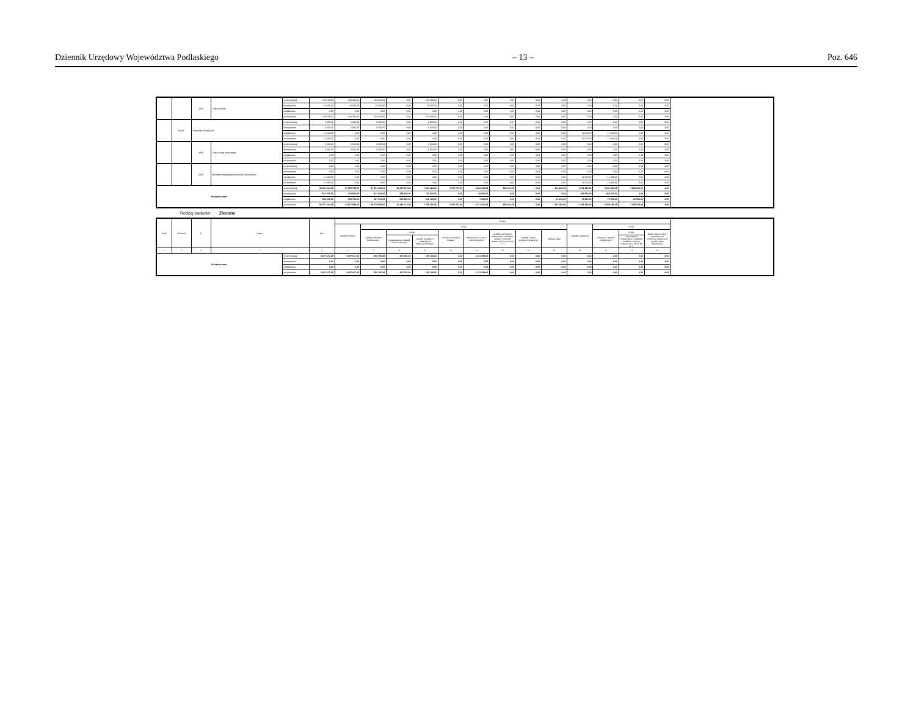Dziennik Urzędowy Województwa Podlaskiego – 13 – Poz. 646
| | | 4260 | Zakup energii | przed zmianą | 250 000,00 | 250 000,00 | 250 000,00 | 0,00 | 250 000,00 | 0,00 | 0,00 | 0,00 | 0,00 | 0,00 | 0,00 | 0,00 | 0,00 | 0,00 |
| | | | | zmniejszenie | -10 000,00 | -10 000,00 | -10 000,00 | 0,00 | -10 000,00 | 0,00 | 0,00 | 0,00 | 0,00 | 0,00 | 0,00 | 0,00 | 0,00 | 0,00 |
| | | | | zwiększenie | 0,00 | 0,00 | 0,00 | 0,00 | 0,00 | 0,00 | 0,00 | 0,00 | 0,00 | 0,00 | 0,00 | 0,00 | 0,00 | 0,00 |
| | | | | po zmianach | 240 000,00 | 240 000,00 | 240 000,00 | 0,00 | 240 000,00 | 0,00 | 0,00 | 0,00 | 0,00 | 0,00 | 0,00 | 0,00 | 0,00 | 0,00 |
| | 92195 | Pozostała działalność | | przed zmianą | 6 000,00 | 6 000,00 | 6 000,00 | 0,00 | 6 000,00 | 0,00 | 0,00 | 0,00 | 0,00 | 0,00 | 0,00 | 0,00 | 0,00 | 0,00 |
| | | | | zmniejszenie | -6 000,00 | -6 000,00 | -6 000,00 | 0,00 | -6 000,00 | 0,00 | 0,00 | 0,00 | 0,00 | 0,00 | 0,00 | 0,00 | 0,00 | 0,00 |
| | | | | zwiększenie | 12 000,00 | 0,00 | 0,00 | 0,00 | 0,00 | 0,00 | 0,00 | 0,00 | 0,00 | 0,00 | 12 000,00 | 12 000,00 | 0,00 | 0,00 |
| | | | | po zmianach | 12 000,00 | 0,00 | 0,00 | 0,00 | 0,00 | 0,00 | 0,00 | 0,00 | 0,00 | 0,00 | 12 000,00 | 12 000,00 | 0,00 | 0,00 |
| | | 4300 | Zakup usług pozostałych | przed zmianą | 6 000,00 | 6 000,00 | 6 000,00 | 0,00 | 6 000,00 | 0,00 | 0,00 | 0,00 | 0,00 | 0,00 | 0,00 | 0,00 | 0,00 | 0,00 |
| | | | | zmniejszenie | -6 000,00 | -6 000,00 | -6 000,00 | 0,00 | -6 000,00 | 0,00 | 0,00 | 0,00 | 0,00 | 0,00 | 0,00 | 0,00 | 0,00 | 0,00 |
| | | | | zwiększenie | 0,00 | 0,00 | 0,00 | 0,00 | 0,00 | 0,00 | 0,00 | 0,00 | 0,00 | 0,00 | 0,00 | 0,00 | 0,00 | 0,00 |
| | | | | po zmianach | 0,00 | 0,00 | 0,00 | 0,00 | 0,00 | 0,00 | 0,00 | 0,00 | 0,00 | 0,00 | 0,00 | 0,00 | 0,00 | 0,00 |
| | | 6050 | Wydatki inwestycyjne jednostek budżetowych | przed zmianą | 0,00 | 0,00 | 0,00 | 0,00 | 0,00 | 0,00 | 0,00 | 0,00 | 0,00 | 0,00 | 0,00 | 0,00 | 0,00 | 0,00 |
| | | | | zmniejszenie | 0,00 | 0,00 | 0,00 | 0,00 | 0,00 | 0,00 | 0,00 | 0,00 | 0,00 | 0,00 | 0,00 | 0,00 | 0,00 | 0,00 |
| | | | | zwiększenie | 12 000,00 | 0,00 | 0,00 | 0,00 | 0,00 | 0,00 | 0,00 | 0,00 | 0,00 | 0,00 | 12 000,00 | 12 000,00 | 0,00 | 0,00 |
| | | | | po zmianach | 12 000,00 | 0,00 | 0,00 | 0,00 | 0,00 | 0,00 | 0,00 | 0,00 | 0,00 | 0,00 | 12 000,00 | 12 000,00 | 0,00 | 0,00 |
| Wydatki razem: | | | | przed zmianą | 38 211 044,15 | 33 599 755,00 | 27 804 296,00 | 20 219 972,00 | 7 584 324,00 | 1 979 787,00 | 2 829 921,65 | 669 630,35 | 0,00 | 316 200,00 | 4 611 289,15 | 4 611 289,15 | 1 263 600,00 | 0,00 |
| | | | | zmniejszenie | -516 000,00 | -233 500,00 | -213 600,00 | -152 600,00 | -61 000,00 | 0,00 | -19 900,00 | 0,00 | 0,00 | 0,00 | -282 500,00 | -282 500,00 | 0,00 | 0,00 |
| | | | | zwiększenie | 582 200,00 | 505 700,00 | 487 900,00 | 215 800,00 | 272 100,00 | 0,00 | 7 000,00 | 0,00 | 0,00 | 10 800,00 | 76 500,00 | 76 500,00 | 21 500,00 | 0,00 |
| | | | | po zmianach | 38 277 244,15 | 33 871 955,00 | 28 078 596,00 | 20 283 172,00 | 7 795 424,00 | 1 979 787,00 | 2 817 021,65 | 669 630,35 | 0,00 | 327 000,00 | 4 405 289,15 | 4 405 289,15 | 1 285 100,00 | 0,00 |
Rodzaj zadania: Zlecone
| Dział | Rozdział | § | Nazwa | | Plan | Z tego | | | | | | | | | | | | |
| --- | --- | --- | --- | --- | --- | --- | --- | --- | --- | --- | --- | --- | --- | --- | --- | --- | --- | --- |
| | | | | | | Wydatki bieżące | z tego: | | | | | | | | Wydatki majątkowe | z tego: | | |
| | | | | | | | wydatki jednostek budżetowych, | z tego: | | dotacje na zadania bieżące | świadczenia na rzecz osób fizycznych; | wydatki na programy finansowane z udziałem środków, o których mowa w art. 5 ust. 1 pkt 2 i 3 | wypłaty z tytułu poręczeń i gwarancji | obsługa długu | | inwestycje i zakupy inwestycyjne | w tym: | zakup i objęcie akcji i udziałów oraz wniesienie wkładów do spółek prawa handlowego. |
| | | | | | | | | wynagrodzenia i składki od nich naliczane | wydatki związane z realizacją ich statutowych zadań; | | | | | | | | na programy finansowane z udziałem środków, o których mowa w art. 5 ust. 1 pkt 2 i 3, | |
| 1 | 2 | 3 | 4 | | 5 | 6 | 7 | 8 | 9 | 10 | 11 | 12 | 13 | 14 | 15 | 16 | 17 | 18 |
| Wydatki razem: | | | | przed zmianą | 3 697 617,25 | 3 697 617,25 | 566 159,25 | 407 053,09 | 159 106,16 | 0,00 | 3 131 458,00 | 0,00 | 0,00 | 0,00 | 0,00 | 0,00 | 0,00 | 0,00 |
| | | | | zmniejszenie | 0,00 | 0,00 | 0,00 | 0,00 | 0,00 | 0,00 | 0,00 | 0,00 | 0,00 | 0,00 | 0,00 | 0,00 | 0,00 | 0,00 |
| | | | | zwiększenie | 0,00 | 0,00 | 0,00 | 0,00 | 0,00 | 0,00 | 0,00 | 0,00 | 0,00 | 0,00 | 0,00 | 0,00 | 0,00 | 0,00 |
| | | | | po zmianach | 3 697 617,25 | 3 697 617,25 | 566 159,25 | 407 053,09 | 159 106,16 | 0,00 | 3 131 458,00 | 0,00 | 0,00 | 0,00 | 0,00 | 0,00 | 0,00 | 0,00 |